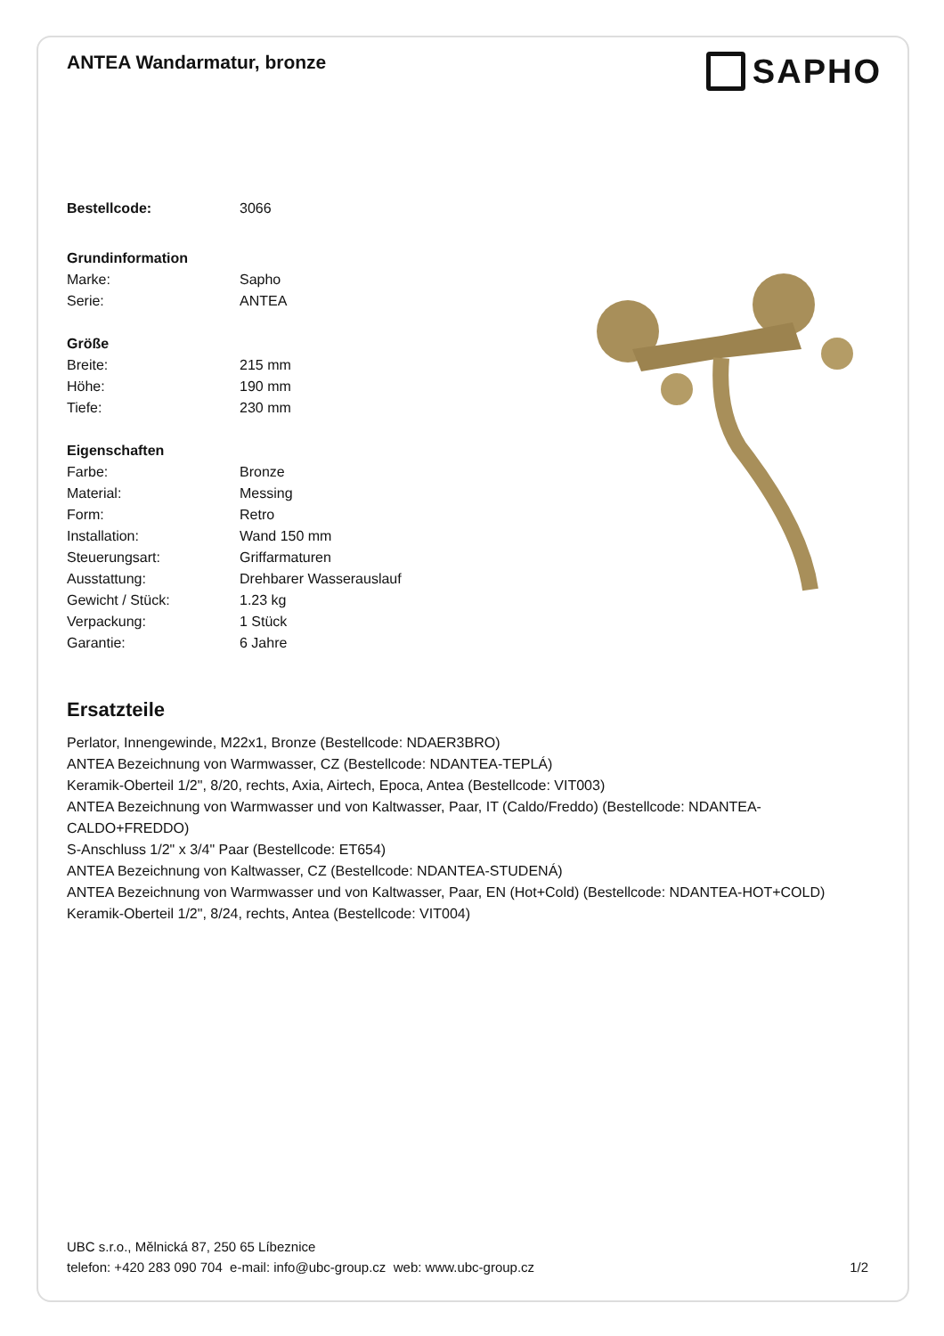ANTEA Wandarmatur, bronze
SAPHO
| Bestellcode: | 3066 |
| Grundinformation | |
| Marke: | Sapho |
| Serie: | ANTEA |
| Größe | |
| Breite: | 215 mm |
| Höhe: | 190 mm |
| Tiefe: | 230 mm |
| Eigenschaften | |
| Farbe: | Bronze |
| Material: | Messing |
| Form: | Retro |
| Installation: | Wand 150 mm |
| Steuerungsart: | Griffarmaturen |
| Ausstattung: | Drehbarer Wasserauslauf |
| Gewicht / Stück: | 1.23 kg |
| Verpackung: | 1 Stück |
| Garantie: | 6 Jahre |
Ersatzteile
Perlator, Innengewinde, M22x1, Bronze (Bestellcode: NDAER3BRO)
ANTEA Bezeichnung von Warmwasser, CZ (Bestellcode: NDANTEA-TEPLÁ)
Keramik-Oberteil 1/2", 8/20, rechts, Axia, Airtech, Epoca, Antea (Bestellcode: VIT003)
ANTEA Bezeichnung von Warmwasser und von Kaltwasser, Paar, IT (Caldo/Freddo) (Bestellcode: NDANTEA-CALDO+FREDDO)
S-Anschluss 1/2" x 3/4" Paar (Bestellcode: ET654)
ANTEA Bezeichnung von Kaltwasser, CZ (Bestellcode: NDANTEA-STUDENÁ)
ANTEA Bezeichnung von Warmwasser und von Kaltwasser, Paar, EN (Hot+Cold) (Bestellcode: NDANTEA-HOT+COLD)
Keramik-Oberteil 1/2", 8/24, rechts, Antea (Bestellcode: VIT004)
UBC s.r.o., Mělnická 87, 250 65 Líbeznice
telefon: +420 283 090 704 e-mail: info@ubc-group.cz web: www.ubc-group.cz 1/2